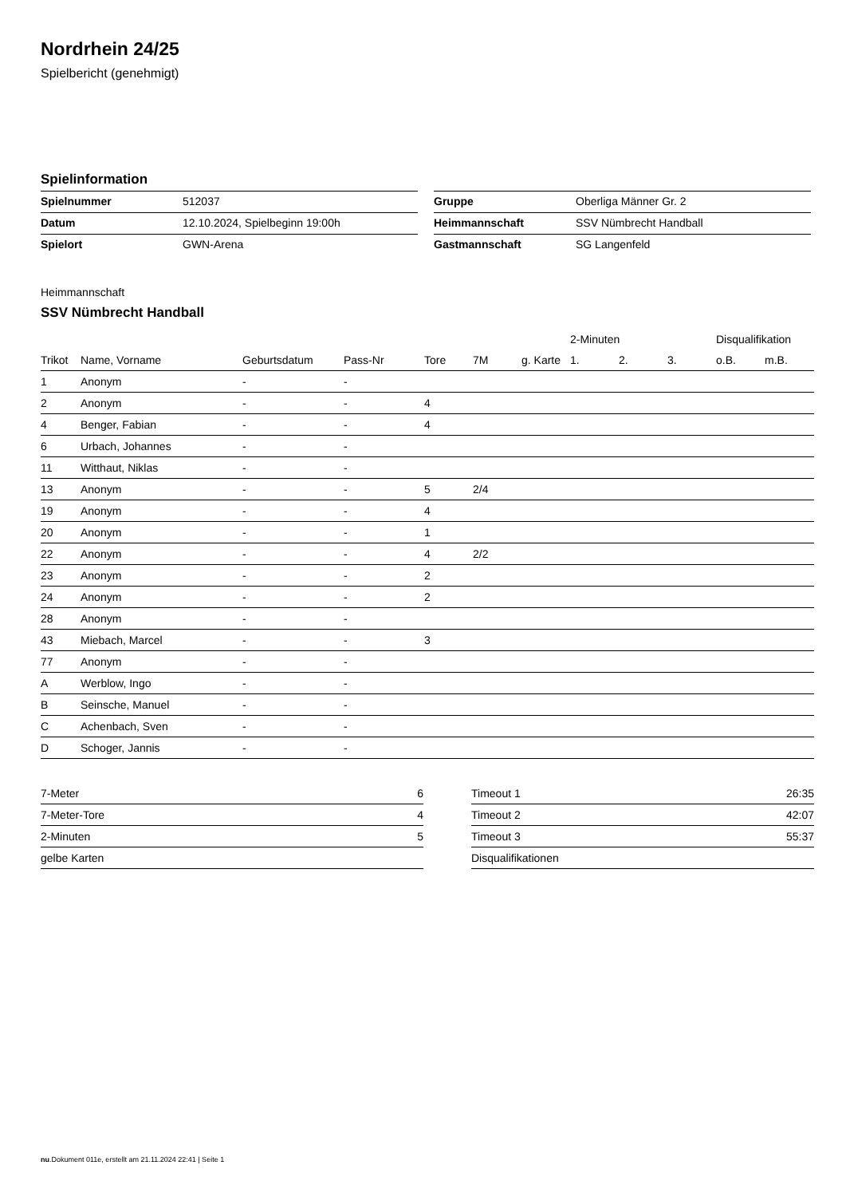Nordrhein 24/25
Spielbericht (genehmigt)
Spielinformation
| Spielnummer | 512037 |
| Datum | 12.10.2024, Spielbeginn 19:00h |
| Spielort | GWN-Arena |
| Gruppe | Oberliga Männer Gr. 2 |
| Heimmannschaft | SSV Nümbrecht Handball |
| Gastmannschaft | SG Langenfeld |
Heimmannschaft
SSV Nümbrecht Handball
| | | | | | | | 2-Minuten | | | Disqualifikation | |
| --- | --- | --- | --- | --- | --- | --- | --- | --- | --- | --- | --- |
| Trikot | Name, Vorname | Geburtsdatum | Pass-Nr | Tore | 7M | g. Karte | 1. | 2. | 3. | o.B. | m.B. |
| 1 | Anonym | - | - | | | | | | | | |
| 2 | Anonym | - | - | 4 | | | | | | | |
| 4 | Benger, Fabian | - | - | 4 | | | | | | | |
| 6 | Urbach, Johannes | - | - | | | | | | | | |
| 11 | Witthaut, Niklas | - | - | | | | | | | | |
| 13 | Anonym | - | - | 5 | 2/4 | | | | | | |
| 19 | Anonym | - | - | 4 | | | | | | | |
| 20 | Anonym | - | - | 1 | | | | | | | |
| 22 | Anonym | - | - | 4 | 2/2 | | | | | | |
| 23 | Anonym | - | - | 2 | | | | | | | |
| 24 | Anonym | - | - | 2 | | | | | | | |
| 28 | Anonym | - | - | | | | | | | | |
| 43 | Miebach, Marcel | - | - | 3 | | | | | | | |
| 77 | Anonym | - | - | | | | | | | | |
| A | Werblow, Ingo | - | - | | | | | | | | |
| B | Seinsche, Manuel | - | - | | | | | | | | |
| C | Achenbach, Sven | - | - | | | | | | | | |
| D | Schoger, Jannis | - | - | | | | | | | | |
| 7-Meter | 6 |
| 7-Meter-Tore | 4 |
| 2-Minuten | 5 |
| gelbe Karten | |
| Timeout 1 | 26:35 |
| Timeout 2 | 42:07 |
| Timeout 3 | 55:37 |
| Disqualifikationen | |
nu.Dokument 011e, erstellt am 21.11.2024 22:41 | Seite 1